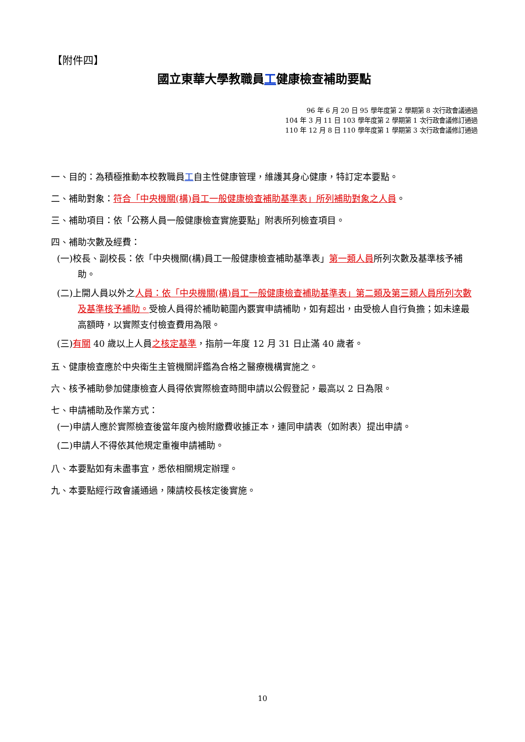【附件四】
國立東華大學教職員工健康檢查補助要點
96 年 6 月 20 日 95 學年度第 2 學期第 8 次行政會議通過
104 年 3 月 11 日 103 學年度第 2 學期第 1 次行政會議修訂通過
110 年 12 月 8 日 110 學年度第 1 學期第 3 次行政會議修訂通過
一、目的：為積極推動本校教職員工自主性健康管理，維護其身心健康，特訂定本要點。
二、補助對象：符合「中央機關(構)員工一般健康檢查補助基準表」所列補助對象之人員。
三、補助項目：依「公務人員一般健康檢查實施要點」附表所列檢查項目。
四、補助次數及經費：
(一)校長、副校長：依「中央機關(構)員工一般健康檢查補助基準表」第一類人員所列次數及基準核予補助。
(二)上開人員以外之人員：依「中央機關(構)員工一般健康檢查補助基準表」第二類及第三類人員所列次數及基準核予補助。受檢人員得於補助範圍內覈實申請補助，如有超出，由受檢人自行負擔；如未達最高額時，以實際支付檢查費用為限。
(三)有關 40 歲以上人員之核定基準，指前一年度 12 月 31 日止滿 40 歲者。
五、健康檢查應於中央衛生主管機關評鑑為合格之醫療機構實施之。
六、核予補助參加健康檢查人員得依實際檢查時間申請以公假登記，最高以 2 日為限。
七、申請補助及作業方式：
(一)申請人應於實際檢查後當年度內檢附繳費收據正本，連同申請表（如附表）提出申請。
(二)申請人不得依其他規定重複申請補助。
八、本要點如有未盡事宜，悉依相關規定辦理。
九、本要點經行政會議通過，陳請校長核定後實施。
10